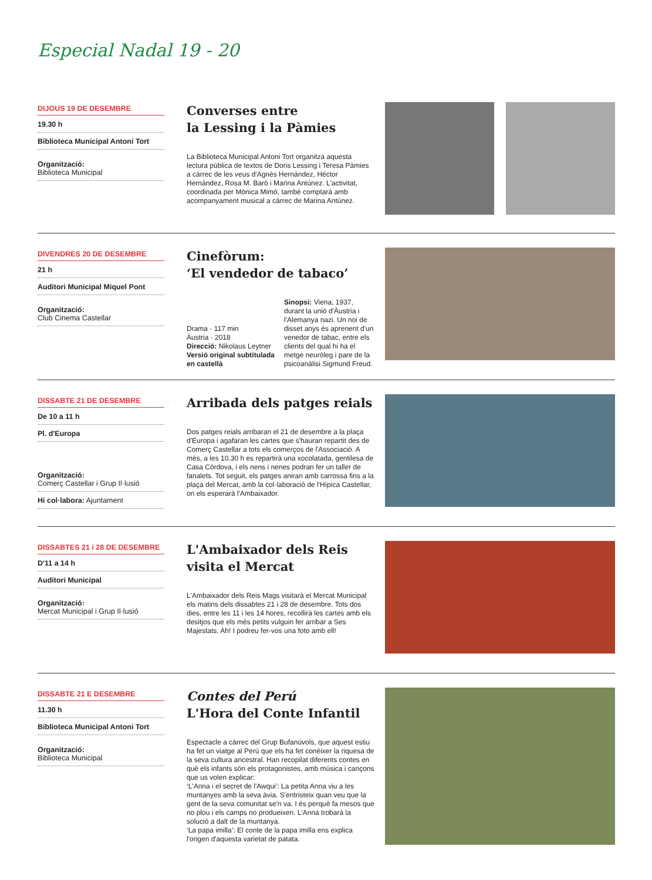Especial Nadal 19 - 20
DIJOUS 19 DE DESEMBRE
19.30 h
Biblioteca Municipal Antoni Tort
Organització:
Biblioteca Municipal
Converses entre
la Lessing i la Pàmies
La Biblioteca Municipal Antoni Tort organitza aquesta lectura pública de textos de Doris Lessing i Teresa Pàmies a càrrec de les veus d'Agnès Hernández, Héctor Hernández, Rosa M. Baró i Marina Antúnez. L'activitat, coordinada per Mònica Mimó, també comptarà amb acompanyament musical a càrrec de Marina Antúnez.
DIVENDRES 20 DE DESEMBRE
21 h
Auditori Municipal Miquel Pont
Organització:
Club Cinema Castellar
Cinefòrum:
‘El vendedor de tabaco’
Drama · 117 min
Àustria · 2018
Direcció: Nikolaus Leytner
Versió original subtitulada en castellà
Sinopsi: Viena, 1937, durant la unió d'Àustria i l'Alemanya nazi. Un noi de disset anys és aprenent d'un venedor de tabac, entre els clients del qual hi ha el metge neuròleg i pare de la psicoanàlisi Sigmund Freud.
DISSABTE 21 DE DESEMBRE
De 10 a 11 h
Pl. d'Europa
Organització:
Comerç Castellar i Grup Il·lusió
Hi col·labora: Ajuntament
Arribada dels patges reials
Dos patges reials arribaran el 21 de desembre a la plaça d'Europa i agafaran les cartes que s'hauran repartit des de Comerç Castellar a tots els comerços de l'Associació. A més, a les 10.30 h es repartirà una xocolatada, gentilesa de Casa Còrdova, i els nens i nenes podran fer un taller de fanalets. Tot seguit, els patges aniran amb carrossa fins a la plaça del Mercat, amb la col·laboració de l'Hípica Castellar, on els esperarà l'Ambaixador.
DISSABTES 21 i 28 DE DESEMBRE
D'11 a 14 h
Auditori Municipal
Organització:
Mercat Municipal i Grup Il·lusió
L'Ambaixador dels Reis
visita el Mercat
L'Ambaixador dels Reis Mags visitarà el Mercat Municipal els matins dels dissabtes 21 i 28 de desembre. Tots dos dies, entre les 11 i les 14 hores, recollirà les cartes amb els desitjos que els més petits vulguin fer arribar a Ses Majestats. Ah! I podreu fer-vos una foto amb ell!
DISSABTE 21 E DESEMBRE
11.30 h
Biblioteca Municipal Antoni Tort
Organització:
Biblioteca Municipal
Contes del Perú
L'Hora del Conte Infantil
Espectacle a càrrec del Grup Bufanúvols, que aquest estiu ha fet un viatge al Perú que els ha fet conèixer la riquesa de la seva cultura ancestral. Han recopilat diferents contes en què els infants són els protagonistes, amb música i cançons que us volen explicar:
‘L'Anna i el secret de l'Awqui’: La petita Anna viu a les muntanyes amb la seva àvia. S'entristeix quan veu que la gent de la seva comunitat se'n va. I és perquè fa mesos que no plou i els camps no produeixen. L'Anna trobarà la solució a dalt de la muntanya.
‘La papa imilla’: El conte de la papa imilla ens explica l'origen d'aquesta varietat de patata.